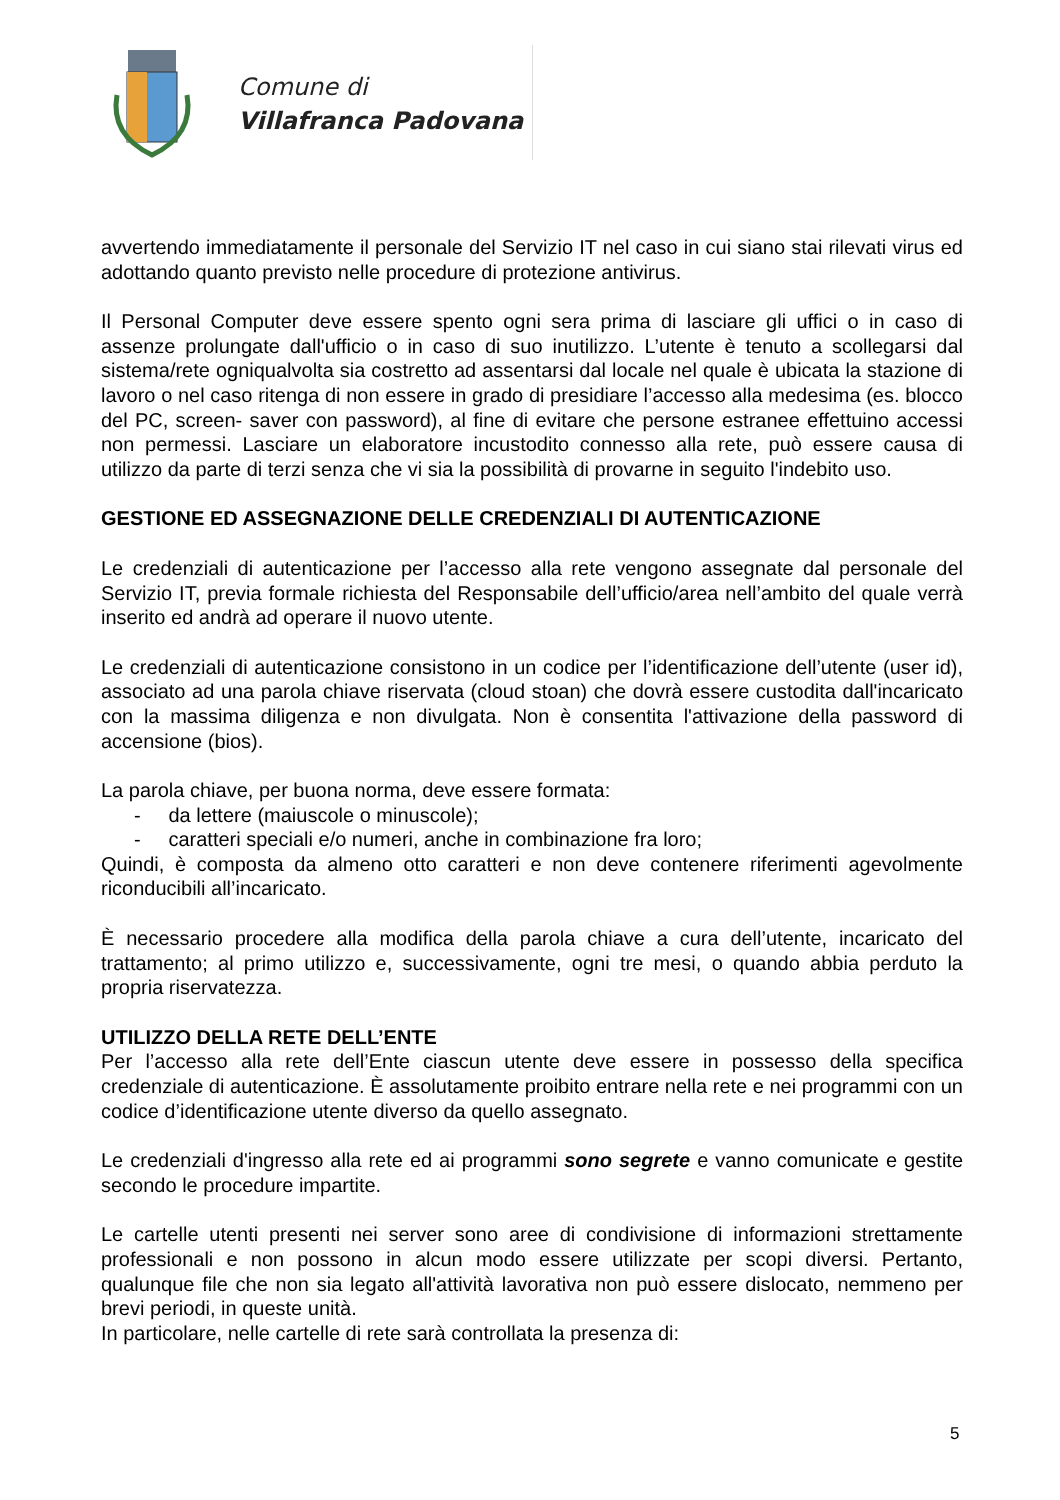Comune di
Villafranca Padovana
avvertendo immediatamente il personale del Servizio IT nel caso in cui siano stai rilevati virus ed adottando quanto previsto nelle procedure di protezione antivirus.
Il Personal Computer deve essere spento ogni sera prima di lasciare gli uffici o in caso di assenze prolungate dall'ufficio o in caso di suo inutilizzo. L’utente è tenuto a scollegarsi dal sistema/rete ogniqualvolta sia costretto ad assentarsi dal locale nel quale è ubicata la stazione di lavoro o nel caso ritenga di non essere in grado di presidiare l’accesso alla medesima (es. blocco del PC, screen- saver con password), al fine di evitare che persone estranee effettuino accessi non permessi. Lasciare un elaboratore incustodito connesso alla rete, può essere causa di utilizzo da parte di terzi senza che vi sia la possibilità di provarne in seguito l'indebito uso.
GESTIONE ED ASSEGNAZIONE DELLE CREDENZIALI DI AUTENTICAZIONE
Le credenziali di autenticazione per l’accesso alla rete vengono assegnate dal personale del Servizio IT, previa formale richiesta del Responsabile dell’ufficio/area nell’ambito del quale verrà inserito ed andrà ad operare il nuovo utente.
Le credenziali di autenticazione consistono in un codice per l’identificazione dell’utente (user id), associato ad una parola chiave riservata (cloud stoan) che dovrà essere custodita dall'incaricato con la massima diligenza e non divulgata. Non è consentita l'attivazione della password di accensione (bios).
La parola chiave, per buona norma, deve essere formata:
- da lettere (maiuscole o minuscole);
- caratteri speciali e/o numeri, anche in combinazione fra loro;
Quindi, è composta da almeno otto caratteri e non deve contenere riferimenti agevolmente riconducibili all’incaricato.
È necessario procedere alla modifica della parola chiave a cura dell’utente, incaricato del trattamento; al primo utilizzo e, successivamente, ogni tre mesi, o quando abbia perduto la propria riservatezza.
UTILIZZO DELLA RETE DELL’ENTE
Per l’accesso alla rete dell’Ente ciascun utente deve essere in possesso della specifica credenziale di autenticazione. È assolutamente proibito entrare nella rete e nei programmi con un codice d’identificazione utente diverso da quello assegnato.
Le credenziali d'ingresso alla rete ed ai programmi sono segrete e vanno comunicate e gestite secondo le procedure impartite.
Le cartelle utenti presenti nei server sono aree di condivisione di informazioni strettamente professionali e non possono in alcun modo essere utilizzate per scopi diversi. Pertanto, qualunque file che non sia legato all'attività lavorativa non può essere dislocato, nemmeno per brevi periodi, in queste unità.
In particolare, nelle cartelle di rete sarà controllata la presenza di:
5